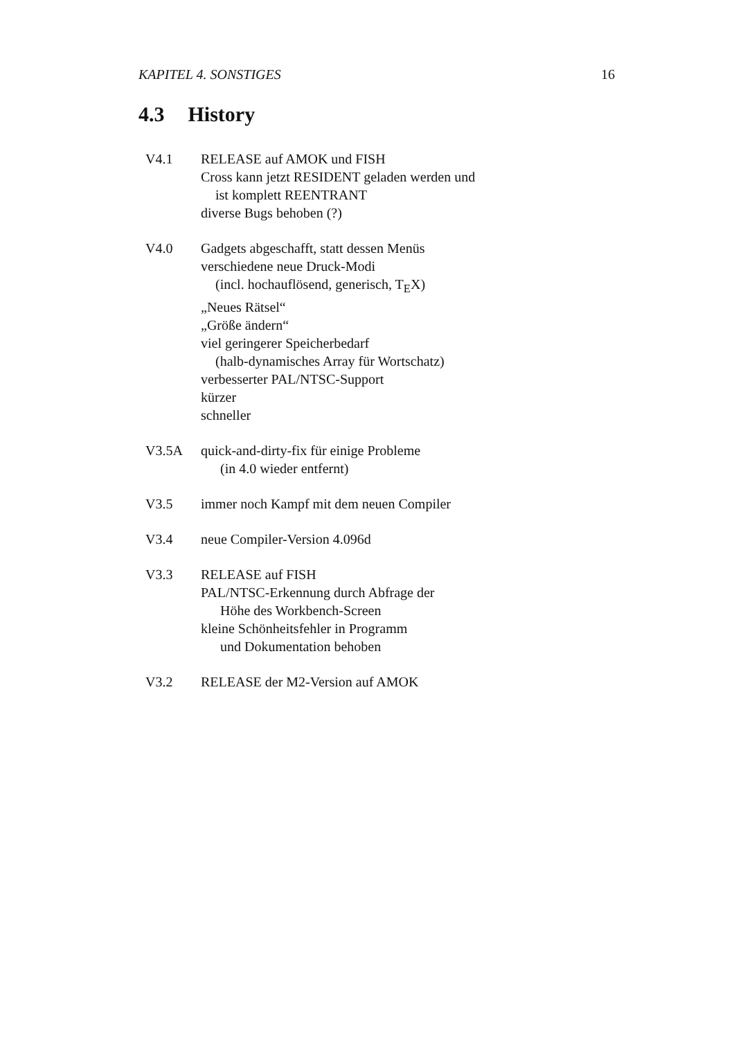KAPITEL 4. SONSTIGES 16
4.3 History
V4.1 RELEASE auf AMOK und FISH
Cross kann jetzt RESIDENT geladen werden und
ist komplett REENTRANT
diverse Bugs behoben (?)
V4.0 Gadgets abgeschafft, statt dessen Menüs
verschiedene neue Druck-Modi
(incl. hochauflösend, generisch, T<sub>E</sub>X)
„Neues Rätsel“
„Größe ändern“
viel geringerer Speicherbedarf
(halb-dynamisches Array für Wortschatz)
verbesserter PAL/NTSC-Support
kürzer
schneller
V3.5A quick-and-dirty-fix für einige Probleme
(in 4.0 wieder entfernt)
V3.5 immer noch Kampf mit dem neuen Compiler
V3.4 neue Compiler-Version 4.096d
V3.3 RELEASE auf FISH
PAL/NTSC-Erkennung durch Abfrage der
Höhe des Workbench-Screen
kleine Schönheitsfehler in Programm
und Dokumentation behoben
V3.2 RELEASE der M2-Version auf AMOK